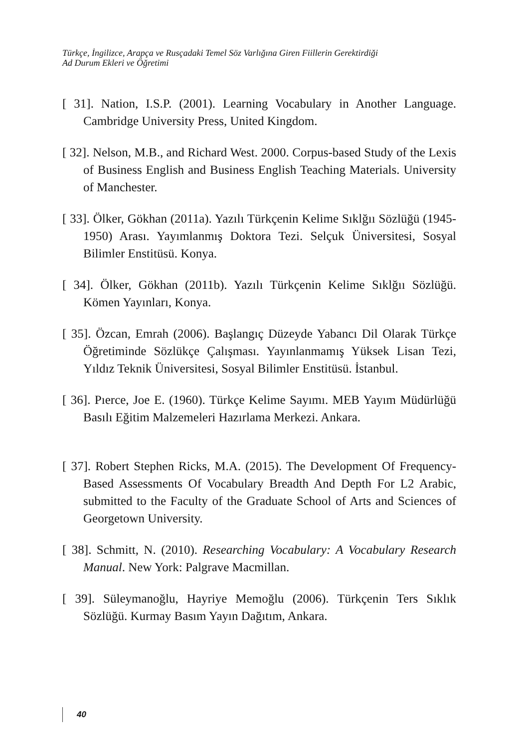Türkçe, İngilizce, Arapça ve Rusçadaki Temel Söz Varlığına Giren Fiillerin Gerektirdiği
Ad Durum Ekleri ve Öğretimi
[ 31]. Nation, I.S.P. (2001). Learning Vocabulary in Another Language. Cambridge University Press, United Kingdom.
[ 32]. Nelson, M.B., and Richard West. 2000. Corpus-based Study of the Lexis of Business English and Business English Teaching Materials. University of Manchester.
[ 33]. Ölker, Gökhan (2011a). Yazılı Türkçenin Kelime Sıklğıı Sözlüğü (1945-1950) Arası. Yayımlanmış Doktora Tezi. Selçuk Üniversitesi, Sosyal Bilimler Enstitüsü. Konya.
[ 34]. Ölker, Gökhan (2011b). Yazılı Türkçenin Kelime Sıklğıı Sözlüğü. Kömen Yayınları, Konya.
[ 35]. Özcan, Emrah (2006). Başlangıç Düzeyde Yabancı Dil Olarak Türkçe Öğretiminde Sözlükçe Çalışması. Yayınlanmamış Yüksek Lisan Tezi, Yıldız Teknik Üniversitesi, Sosyal Bilimler Enstitüsü. İstanbul.
[ 36]. Pıerce, Joe E. (1960). Türkçe Kelime Sayımı. MEB Yayım Müdürlüğü Basılı Eğitim Malzemeleri Hazırlama Merkezi. Ankara.
[ 37]. Robert Stephen Ricks, M.A. (2015). The Development Of Frequency-Based Assessments Of Vocabulary Breadth And Depth For L2 Arabic, submitted to the Faculty of the Graduate School of Arts and Sciences of Georgetown University.
[ 38]. Schmitt, N. (2010). Researching Vocabulary: A Vocabulary Research Manual. New York: Palgrave Macmillan.
[ 39]. Süleymanoğlu, Hayriye Memoğlu (2006). Türkçenin Ters Sıklık Sözlüğü. Kurmay Basım Yayın Dağıtım, Ankara.
40